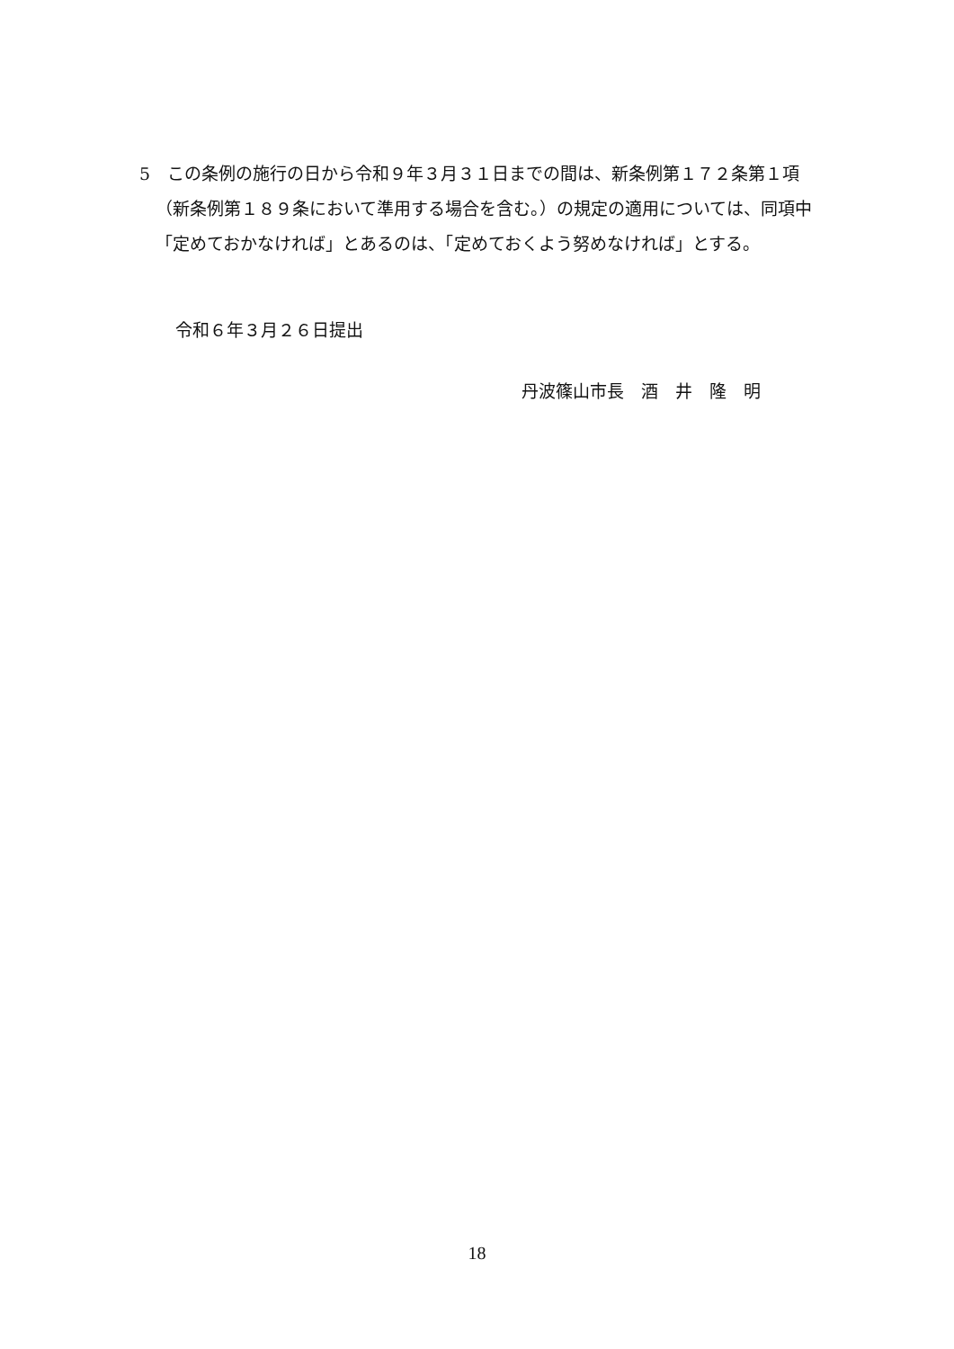5　この条例の施行の日から令和９年３月３１日までの間は、新条例第１７２条第１項（新条例第１８９条において準用する場合を含む。）の規定の適用については、同項中「定めておかなければ」とあるのは、「定めておくよう努めなければ」とする。
令和６年３月２６日提出
丹波篠山市長　酒　井　隆　明
18